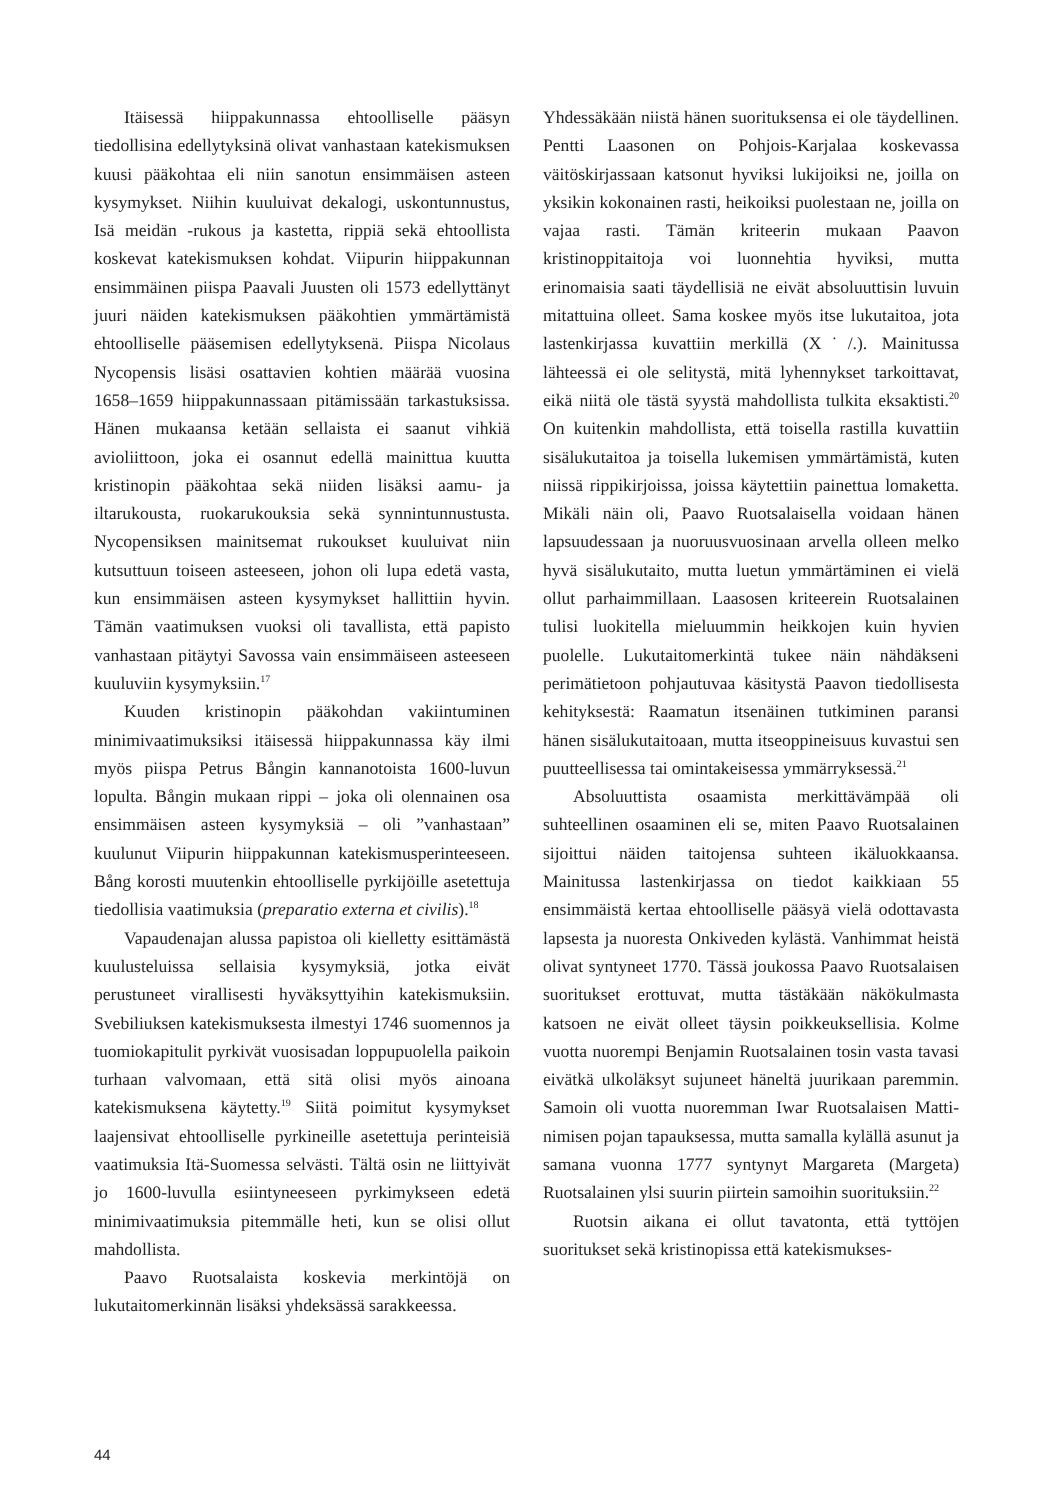Itäisessä hiippakunnassa ehtoolliselle pääsyn tiedollisina edellytyksinä olivat vanhastaan katekismuksen kuusi pääkohtaa eli niin sanotun ensimmäisen asteen kysymykset. Niihin kuuluivat dekalogi, uskontunnustus, Isä meidän -rukous ja kastetta, rippiä sekä ehtoollista koskevat katekismuksen kohdat. Viipurin hiippakunnan ensimmäinen piispa Paavali Juusten oli 1573 edellyttänyt juuri näiden katekismuksen pääkohtien ymmärtämistä ehtoolliselle pääsemisen edellytyksenä. Piispa Nicolaus Nycopensis lisäsi osattavien kohtien määrää vuosina 1658–1659 hiippakunnassaan pitämissään tarkastuksissa. Hänen mukaansa ketään sellaista ei saanut vihkiä avioliittoon, joka ei osannut edellä mainittua kuutta kristinopin pääkohtaa sekä niiden lisäksi aamu- ja iltarukousta, ruokarukouksia sekä synnintunnustusta. Nycopensiksen mainitsemat rukoukset kuuluivat niin kutsuttuun toiseen asteeseen, johon oli lupa edetä vasta, kun ensimmäisen asteen kysymykset hallittiin hyvin. Tämän vaatimuksen vuoksi oli tavallista, että papisto vanhastaan pitäytyi Savossa vain ensimmäiseen asteeseen kuuluviin kysymyksiin.<sup>17</sup>
Kuuden kristinopin pääkohdan vakiintuminen minimivaatimuksiksi itäisessä hiippakunnassa käy ilmi myös piispa Petrus Bångin kannanotoista 1600-luvun lopulta. Bångin mukaan rippi – joka oli olennainen osa ensimmäisen asteen kysymyksiä – oli ”vanhastaan” kuulunut Viipurin hiippakunnan katekismusperinteeseen. Bång korosti muutenkin ehtoolliselle pyrkijöille asetettuja tiedollisia vaatimuksia (preparatio externa et civilis).<sup>18</sup>
Vapaudenajan alussa papistoa oli kielletty esittämästä kuulusteluissa sellaisia kysymyksiä, jotka eivät perustuneet virallisesti hyväksyttyihin katekismuksiin. Svebiliuksen katekismuksesta ilmestyi 1746 suomennos ja tuomiokapitulit pyrkivät vuosisadan loppupuolella paikoin turhaan valvomaan, että sitä olisi myös ainoana katekismuksena käytetty.<sup>19</sup> Siitä poimitut kysymykset laajensivat ehtoolliselle pyrkineille asetettuja perinteisiä vaatimuksia Itä-Suomessa selvästi. Tältä osin ne liittyivät jo 1600-luvulla esiintyneeseen pyrkimykseen edetä minimivaatimuksia pitemmälle heti, kun se olisi ollut mahdollista.
Paavo Ruotsalaista koskevia merkintöjä on lukutaitomerkinnän lisäksi yhdeksässä sarakkeessa.
Yhdessäkään niistä hänen suorituksensa ei ole täydellinen. Pentti Laasonen on Pohjois-Karjalaa koskevassa väitöskirjassaan katsonut hyviksi lukijoiksi ne, joilla on yksikin kokonainen rasti, heikoiksi puolestaan ne, joilla on vajaa rasti. Tämän kriteerin mukaan Paavon kristinoppitaitoja voi luonnehtia hyviksi, mutta erinomaisia saati täydellisiä ne eivät absoluuttisin luvuin mitattuina olleet. Sama koskee myös itse lukutaitoa, jota lastenkirjassa kuvattiin merkillä (X˙/.). Mainitussa lähteessä ei ole selitystä, mitä lyhennykset tarkoittavat, eikä niitä ole tästä syystä mahdollista tulkita eksaktisti.<sup>20</sup> On kuitenkin mahdollista, että toisella rastilla kuvattiin sisälukutaitoa ja toisella lukemisen ymmärtämistä, kuten niissä rippikirjoissa, joissa käytettiin painettua lomaketta. Mikäli näin oli, Paavo Ruotsalaisella voidaan hänen lapsuudessaan ja nuoruusvuosinaan arvella olleen melko hyvä sisälukutaito, mutta luetun ymmärtäminen ei vielä ollut parhaimmillaan. Laasosen kriteerein Ruotsalainen tulisi luokitella mieluummin heikkojen kuin hyvien puolelle. Lukutaitomerkintä tukee näin nähdäkseni perimätietoon pohjautuvaa käsitystä Paavon tiedollisesta kehityksestä: Raamatun itsenäinen tutkiminen paransi hänen sisälukutaitoaan, mutta itseoppineisuus kuvastui sen puutteellisessa tai omintakeisessa ymmärryksessä.<sup>21</sup>
Absoluuttista osaamista merkittävämpää oli suhteellinen osaaminen eli se, miten Paavo Ruotsalainen sijoittui näiden taitojensa suhteen ikäluokkaansa. Mainitussa lastenkirjassa on tiedot kaikkiaan 55 ensimmäistä kertaa ehtoolliselle pääsyä vielä odottavasta lapsesta ja nuoresta Onkiveden kylästä. Vanhimmat heistä olivat syntyneet 1770. Tässä joukossa Paavo Ruotsalaisen suoritukset erottuvat, mutta tästäkään näkökulmasta katsoen ne eivät olleet täysin poikkeuksellisia. Kolme vuotta nuorempi Benjamin Ruotsalainen tosin vasta tavasi eivätkä ulkoläksyt sujuneet häneltä juurikaan paremmin. Samoin oli vuotta nuoremman Iwar Ruotsalaisen Matti-nimisen pojan tapauksessa, mutta samalla kylällä asunut ja samana vuonna 1777 syntynyt Margareta (Margeta) Ruotsalainen ylsi suurin piirtein samoihin suorituksiin.<sup>22</sup>
Ruotsin aikana ei ollut tavatonta, että tyttöjen suoritukset sekä kristinopissa että katekismukses-
44